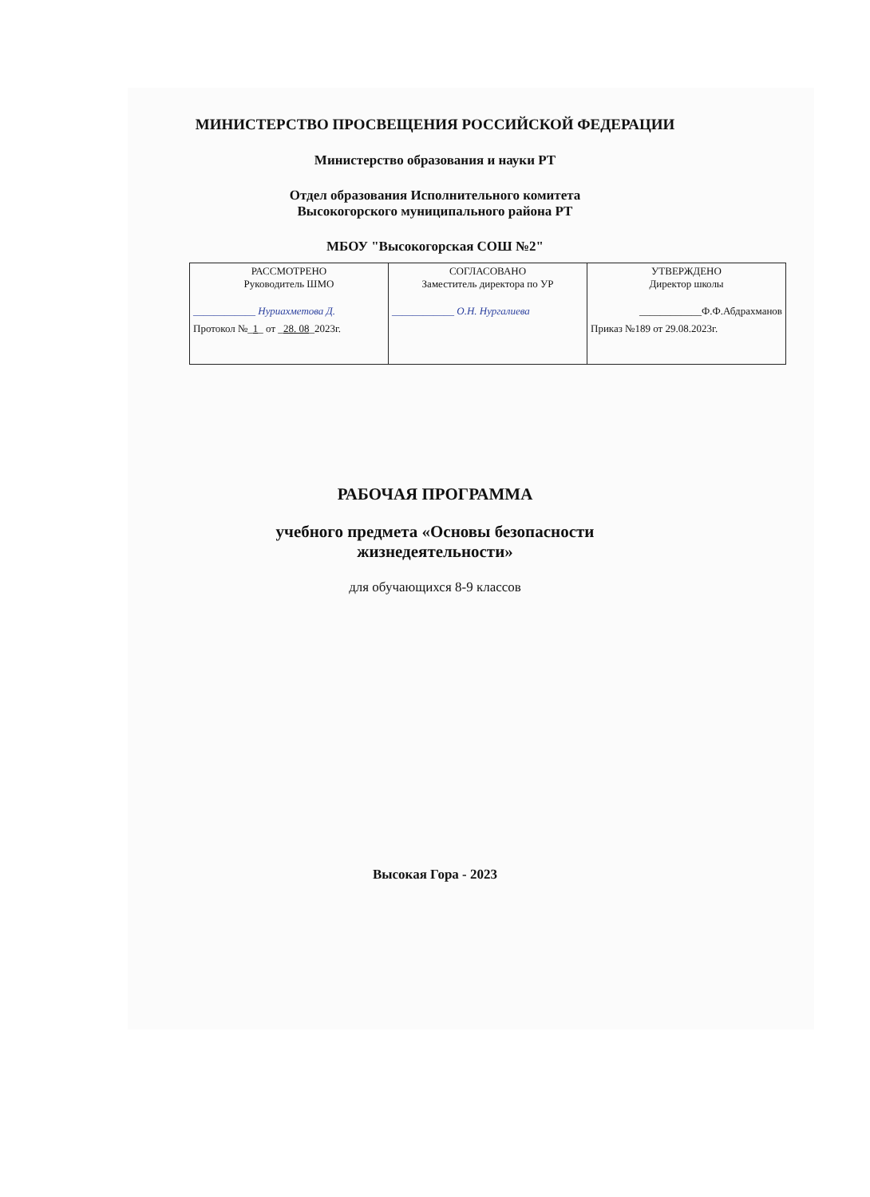МИНИСТЕРСТВО ПРОСВЕЩЕНИЯ РОССИЙСКОЙ ФЕДЕРАЦИИ
Министерство образования и науки РТ
Отдел образования Исполнительного комитета
Высокогорского муниципального района РТ
МБОУ "Высокогорская СОШ №2"
| РАССМОТРЕНО Руководитель ШМО ____________ Нуриахметова Д. Протокол №_ 1 _ от _ 28. 08 _2023г. | СОГЛАСОВАНО Заместитель директора по УР ____________ О.Н. Нургалиева | УТВЕРЖДЕНО Директор школы ____________Ф.Ф.Абдрахманов Приказ №189 от 29.08.2023г. |
РАБОЧАЯ ПРОГРАММА
учебного предмета «Основы безопасности
жизнедеятельности»
для обучающихся 8-9 классов
Высокая Гора - 2023